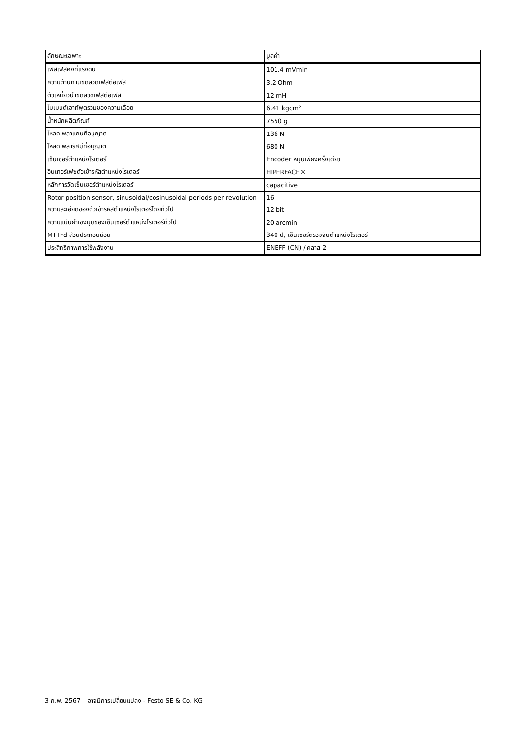| ลักษณะเฉพาะ | มูลค่า |
| --- | --- |
| เฟสเฟสคงที่แรงดัน | 101.4 mVmin |
| ความต้านทานขดลวดเฟสต่อเฟส | 3.2 Ohm |
| ตัวเหนี่ยวนำขดลวดเฟสต่อเฟส | 12 mH |
| โมเมนต์เอาท์พุตรวมของความเฉื่อย | 6.41 kgcm² |
| น้ำหนักผลิตภัณฑ์ | 7550 g |
| โหลดเพลาแกนที่อนุญาต | 136 N |
| โหลดเพลารัศมีที่อนุญาต | 680 N |
| เซ็นเซอร์ตำแหน่งโรเตอร์ | Encoder หมุนเพียงครั้งเดียว |
| อินเทอร์เฟซตัวเข้ารหัสตำแหน่งโรเตอร์ | HIPERFACE® |
| หลักการวัดเซ็นเซอร์ตำแหน่งโรเตอร์ | capacitive |
| Rotor position sensor, sinusoidal/cosinusoidal periods per revolution | 16 |
| ความละเอียดของตัวเข้ารหัสตำแหน่งโรเตอร์โดยทั่วไป | 12 bit |
| ความแม่นยำเชิงมุมของเซ็นเซอร์ตำแหน่งโรเตอร์ทั่วไป | 20 arcmin |
| MTTFd ส่วนประกอบย่อย | 340 ปี, เซ็นเซอร์ตรวจจับตำแหน่งโรเตอร์ |
| ประสิทธิภาพการใช้พลังงาน | ENEFF (CN) / คลาส 2 |
3 ก.พ. 2567 – อาจมีการเปลี่ยนแปลง - Festo SE & Co. KG